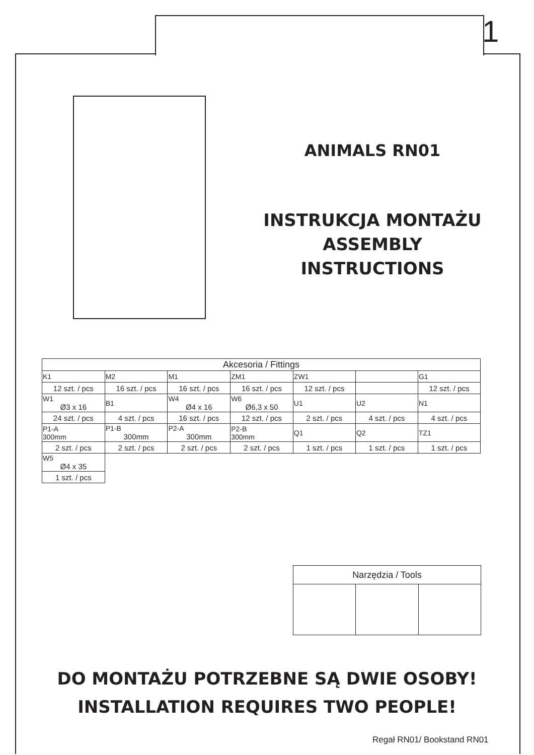1
ANIMALS RN01
INSTRUKCJA MONTAŻU
ASSEMBLY INSTRUCTIONS
| Akcesoria / Fittings | | | | | | |
| --- | --- | --- | --- | --- | --- | --- |
| K1 | M2 | M1 | ZM1 | ZW1 | | G1 |
| 12 szt. / pcs | 16 szt. / pcs | 16 szt. / pcs | 16 szt. / pcs | 12 szt. / pcs | | 12 szt. / pcs |
| W1 Ø3 x 16 | B1 | W4 Ø4 x 16 | W6 Ø6,3 x 50 | U1 | U2 | N1 |
| 24 szt. / pcs | 4 szt. / pcs | 16 szt. / pcs | 12 szt. / pcs | 2 szt. / pcs | 4 szt. / pcs | 4 szt. / pcs |
| P1-A 300mm | P1-B 300mm | P2-A 300mm | P2-B 300mm | Q1 | Q2 | TZ1 |
| 2 szt. / pcs | 2 szt. / pcs | 2 szt. / pcs | 2 szt. / pcs | 1 szt. / pcs | 1 szt. / pcs | 1 szt. / pcs |
| W5 Ø4 x 35 | | | | | | |
| 1 szt. / pcs | | | | | | |
| Narzędzia / Tools | | |
| --- | --- | --- |
DO MONTAŻU POTRZEBNE SĄ DWIE OSOBY!
INSTALLATION REQUIRES TWO PEOPLE!
Regał RN01/ Bookstand RN01